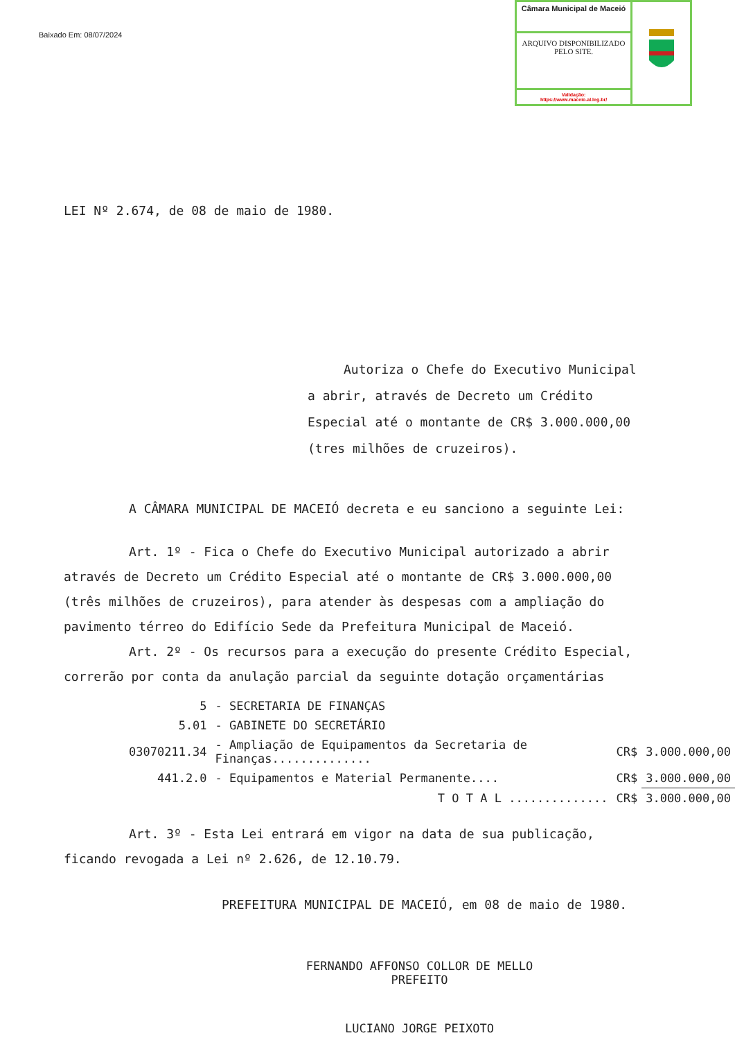Baixado Em: 08/07/2024
Câmara Municipal de Maceió
ARQUIVO DISPONIBILIZADO PELO SITE.
Validação:
https://www.maceio.al.leg.br/
LEI Nº 2.674, de 08 de maio de 1980.
Autoriza o Chefe do Executivo Municipal a abrir, através de Decreto um Crédito Especial até o montante de CR$ 3.000.000,00 (tres milhões de cruzeiros).
A CÂMARA MUNICIPAL DE MACEIÓ decreta e eu sanciono a seguinte Lei:
Art. 1º - Fica o Chefe do Executivo Municipal autorizado a abrir através de Decreto um Crédito Especial até o montante de CR$ 3.000.000,00 (três milhões de cruzeiros), para atender às despesas com a ampliação do pavimento térreo do Edifício Sede da Prefeitura Municipal de Maceió.
Art. 2º - Os recursos para a execução do presente Crédito Especial, correrão por conta da anulação parcial da seguinte dotação orçamentárias
| 5 | - SECRETARIA DE FINANÇAS | | |
| 5.01 | - GABINETE DO SECRETÁRIO | | |
| 03070211.34 | - Ampliação de Equipamentos da Secretaria de Finanças.............. | CR$ | 3.000.000,00 |
| 441.2.0 | - Equipamentos e Material Permanente.... | CR$ | 3.000.000,00 |
| | T O T A L .............. | CR$ | 3.000.000,00 |
Art. 3º - Esta Lei entrará em vigor na data de sua publicação, ficando revogada a Lei nº 2.626, de 12.10.79.
PREFEITURA MUNICIPAL DE MACEIÓ, em 08 de maio de 1980.
FERNANDO AFFONSO COLLOR DE MELLO
PREFEITO
LUCIANO JORGE PEIXOTO